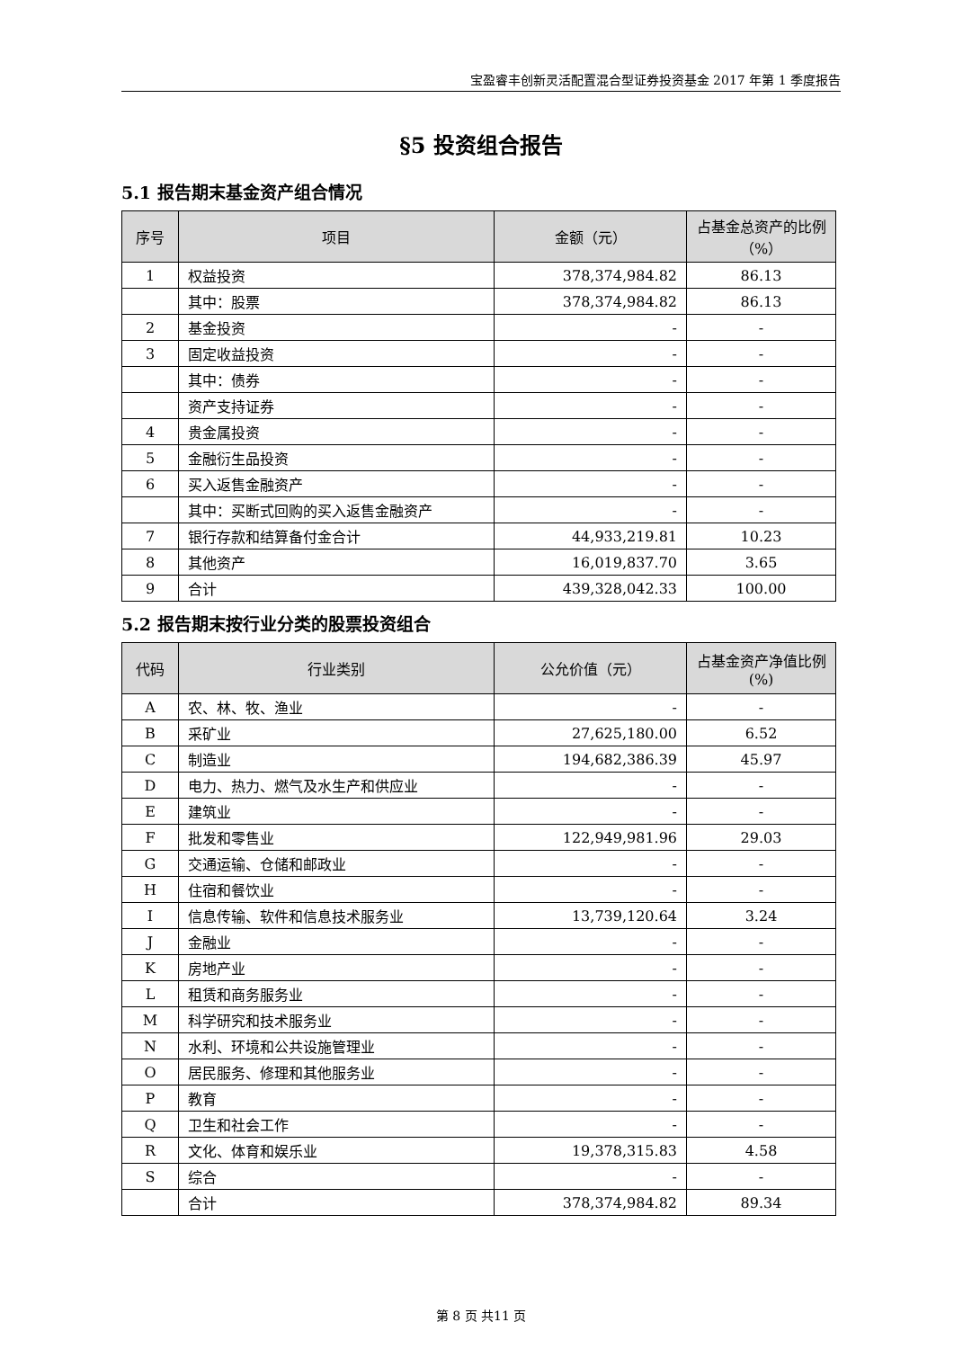宝盈睿丰创新灵活配置混合型证券投资基金 2017 年第 1 季度报告
§5 投资组合报告
5.1 报告期末基金资产组合情况
| 序号 | 项目 | 金额（元） | 占基金总资产的比例（%） |
| --- | --- | --- | --- |
| 1 | 权益投资 | 378,374,984.82 | 86.13 |
| | 其中：股票 | 378,374,984.82 | 86.13 |
| 2 | 基金投资 | - | - |
| 3 | 固定收益投资 | - | - |
| | 其中：债券 | - | - |
| | 资产支持证券 | - | - |
| 4 | 贵金属投资 | - | - |
| 5 | 金融衍生品投资 | - | - |
| 6 | 买入返售金融资产 | - | - |
| | 其中：买断式回购的买入返售金融资产 | - | - |
| 7 | 银行存款和结算备付金合计 | 44,933,219.81 | 10.23 |
| 8 | 其他资产 | 16,019,837.70 | 3.65 |
| 9 | 合计 | 439,328,042.33 | 100.00 |
5.2 报告期末按行业分类的股票投资组合
| 代码 | 行业类别 | 公允价值（元） | 占基金资产净值比例(%) |
| --- | --- | --- | --- |
| A | 农、林、牧、渔业 | - | - |
| B | 采矿业 | 27,625,180.00 | 6.52 |
| C | 制造业 | 194,682,386.39 | 45.97 |
| D | 电力、热力、燃气及水生产和供应业 | - | - |
| E | 建筑业 | - | - |
| F | 批发和零售业 | 122,949,981.96 | 29.03 |
| G | 交通运输、仓储和邮政业 | - | - |
| H | 住宿和餐饮业 | - | - |
| I | 信息传输、软件和信息技术服务业 | 13,739,120.64 | 3.24 |
| J | 金融业 | - | - |
| K | 房地产业 | - | - |
| L | 租赁和商务服务业 | - | - |
| M | 科学研究和技术服务业 | - | - |
| N | 水利、环境和公共设施管理业 | - | - |
| O | 居民服务、修理和其他服务业 | - | - |
| P | 教育 | - | - |
| Q | 卫生和社会工作 | - | - |
| R | 文化、体育和娱乐业 | 19,378,315.83 | 4.58 |
| S | 综合 | - | - |
| | 合计 | 378,374,984.82 | 89.34 |
第 8 页 共11 页